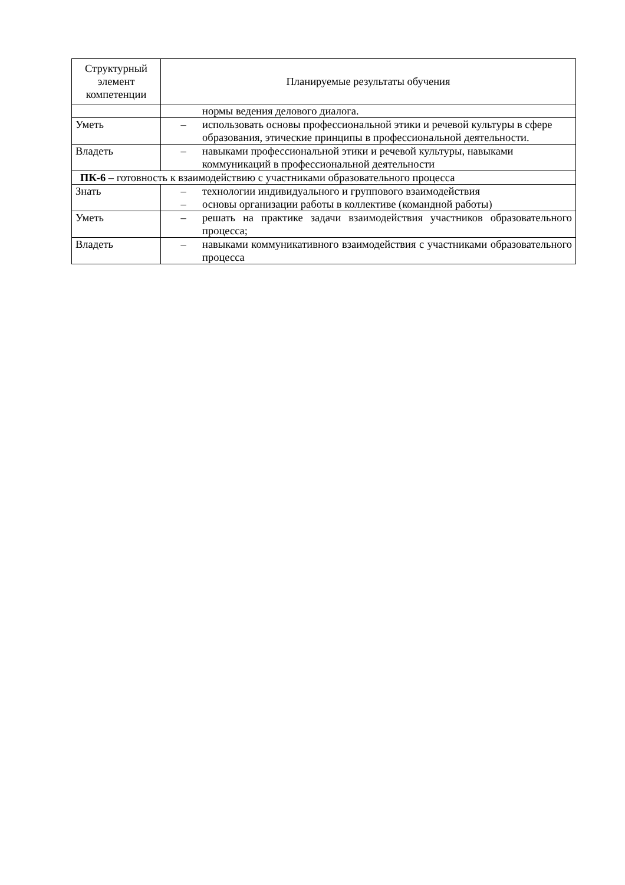| Структурный элемент компетенции | Планируемые результаты обучения |
| --- | --- |
| | нормы ведения делового диалога. |
| Уметь | – использовать основы профессиональной этики и речевой культуры в сфере образования, этические принципы в профессиональной деятельности. |
| Владеть | – навыками профессиональной этики и речевой культуры, навыками коммуникаций в профессиональной деятельности |
| ПК-6 – готовность к взаимодействию с участниками образовательного процесса | |
| Знать | – технологии индивидуального и группового взаимодействия – основы организации работы в коллективе (командной работы) |
| Уметь | – решать на практике задачи взаимодействия участников образовательного процесса; |
| Владеть | – навыками коммуникативного взаимодействия с участниками образовательного процесса |